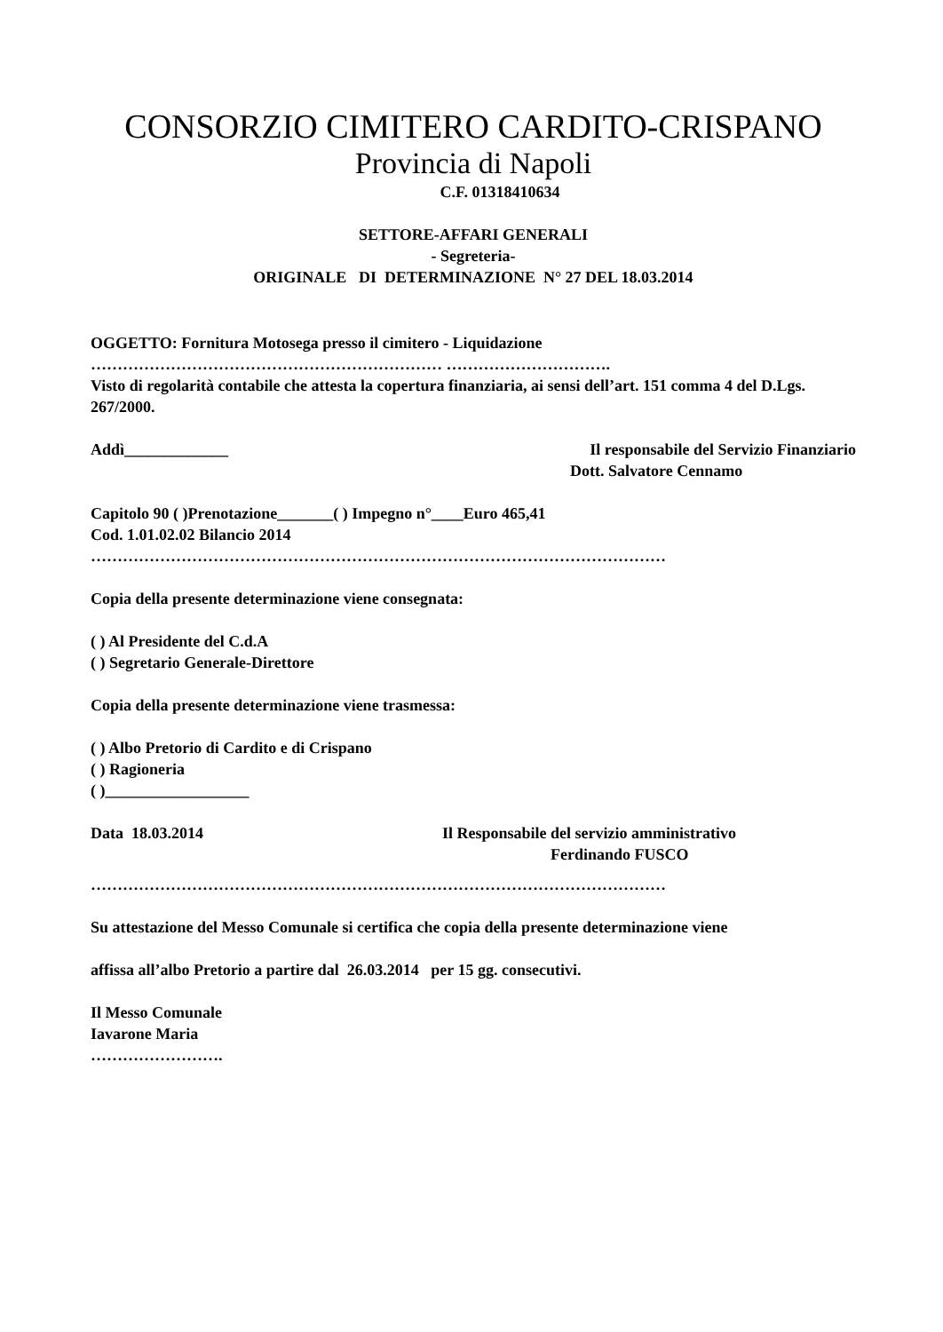CONSORZIO CIMITERO CARDITO-CRISPANO
Provincia di Napoli
C.F. 01318410634
SETTORE-AFFARI GENERALI
- Segreteria-
ORIGINALE DI DETERMINAZIONE N° 27 DEL 18.03.2014
OGGETTO: Fornitura Motosega presso il cimitero - Liquidazione
………………………………………………………… ………………………….
Visto di regolarità contabile che attesta la copertura finanziaria, ai sensi dell’art. 151 comma 4 del D.Lgs. 267/2000.
Addì_____________ Il responsabile del Servizio Finanziario
Dott. Salvatore Cennamo
Capitolo 90 ( )Prenotazione_______( ) Impegno n°____Euro 465,41
Cod. 1.01.02.02 Bilancio 2014
………………………………………………………………………………………………
Copia della presente determinazione viene consegnata:
( ) Al Presidente del C.d.A
( ) Segretario Generale-Direttore
Copia della presente determinazione viene trasmessa:
( ) Albo Pretorio di Cardito e di Crispano
( ) Ragioneria
( )__________________
Data 18.03.2014 Il Responsabile del servizio amministrativo
Ferdinando FUSCO
………………………………………………………………………………………………
Su attestazione del Messo Comunale si certifica che copia della presente determinazione viene
affissa all’albo Pretorio a partire dal 26.03.2014 per 15 gg. consecutivi.
Il Messo Comunale
Iavarone Maria
…………………….